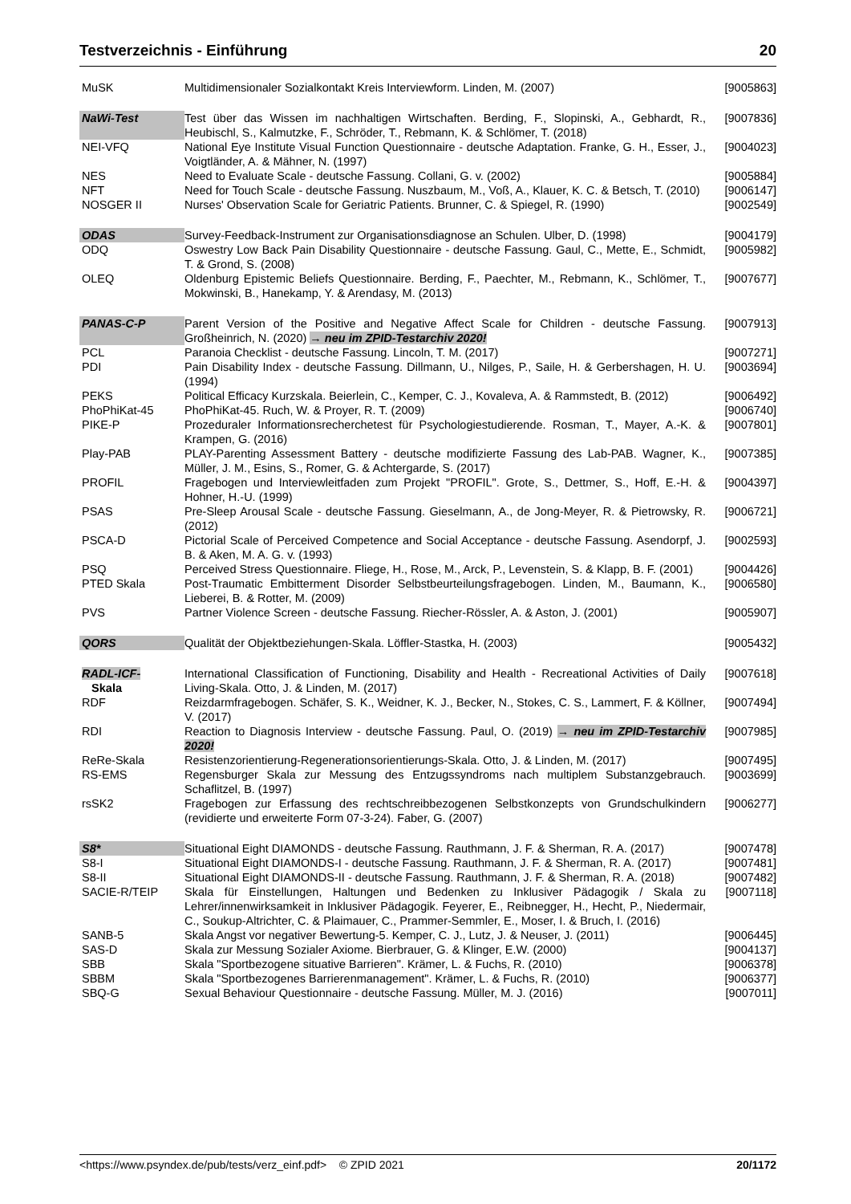Testverzeichnis - Einführung 20
| MuSK | Multidimensionaler Sozialkontakt Kreis Interviewform. Linden, M. (2007) | [9005863] |
| NaWi-Test | Test über das Wissen im nachhaltigen Wirtschaften. Berding, F., Slopinski, A., Gebhardt, R., Heubischl, S., Kalmutzke, F., Schröder, T., Rebmann, K. & Schlömer, T. (2018) | [9007836] |
| NEI-VFQ | National Eye Institute Visual Function Questionnaire - deutsche Adaptation. Franke, G. H., Esser, J., Voigtländer, A. & Mähner, N. (1997) | [9004023] |
| NES | Need to Evaluate Scale - deutsche Fassung. Collani, G. v. (2002) | [9005884] |
| NFT | Need for Touch Scale - deutsche Fassung. Nuszbaum, M., Voß, A., Klauer, K. C. & Betsch, T. (2010) | [9006147] |
| NOSGER II | Nurses' Observation Scale for Geriatric Patients. Brunner, C. & Spiegel, R. (1990) | [9002549] |
| ODAS | Survey-Feedback-Instrument zur Organisationsdiagnose an Schulen. Ulber, D. (1998) | [9004179] |
| ODQ | Oswestry Low Back Pain Disability Questionnaire - deutsche Fassung. Gaul, C., Mette, E., Schmidt, T. & Grond, S. (2008) | [9005982] |
| OLEQ | Oldenburg Epistemic Beliefs Questionnaire. Berding, F., Paechter, M., Rebmann, K., Schlömer, T., Mokwinski, B., Hanekamp, Y. & Arendasy, M. (2013) | [9007677] |
| PANAS-C-P | Parent Version of the Positive and Negative Affect Scale for Children - deutsche Fassung. Großheinrich, N. (2020) → neu im ZPID-Testarchiv 2020! | [9007913] |
| PCL | Paranoia Checklist - deutsche Fassung. Lincoln, T. M. (2017) | [9007271] |
| PDI | Pain Disability Index - deutsche Fassung. Dillmann, U., Nilges, P., Saile, H. & Gerbershagen, H. U. (1994) | [9003694] |
| PEKS | Political Efficacy Kurzskala. Beierlein, C., Kemper, C. J., Kovaleva, A. & Rammstedt, B. (2012) | [9006492] |
| PhoPhiKat-45 | PhoPhiKat-45. Ruch, W. & Proyer, R. T. (2009) | [9006740] |
| PIKE-P | Prozeduraler Informationsrecherchetest für Psychologiestudierende. Rosman, T., Mayer, A.-K. & Krampen, G. (2016) | [9007801] |
| Play-PAB | PLAY-Parenting Assessment Battery - deutsche modifizierte Fassung des Lab-PAB. Wagner, K., Müller, J. M., Esins, S., Romer, G. & Achtergarde, S. (2017) | [9007385] |
| PROFIL | Fragebogen und Interviewleitfaden zum Projekt "PROFIL". Grote, S., Dettmer, S., Hoff, E.-H. & Hohner, H.-U. (1999) | [9004397] |
| PSAS | Pre-Sleep Arousal Scale - deutsche Fassung. Gieselmann, A., de Jong-Meyer, R. & Pietrowsky, R. (2012) | [9006721] |
| PSCA-D | Pictorial Scale of Perceived Competence and Social Acceptance - deutsche Fassung. Asendorpf, J. B. & Aken, M. A. G. v. (1993) | [9002593] |
| PSQ | Perceived Stress Questionnaire. Fliege, H., Rose, M., Arck, P., Levenstein, S. & Klapp, B. F. (2001) | [9004426] |
| PTED Skala | Post-Traumatic Embitterment Disorder Selbstbeurteilungsfragebogen. Linden, M., Baumann, K., Lieberei, B. & Rotter, M. (2009) | [9006580] |
| PVS | Partner Violence Screen - deutsche Fassung. Riecher-Rössler, A. & Aston, J. (2001) | [9005907] |
| QORS | Qualität der Objektbeziehungen-Skala. Löffler-Stastka, H. (2003) | [9005432] |
| RADL-ICF- Skala | International Classification of Functioning, Disability and Health - Recreational Activities of Daily Living-Skala. Otto, J. & Linden, M. (2017) | [9007618] |
| RDF | Reizdarmfragebogen. Schäfer, S. K., Weidner, K. J., Becker, N., Stokes, C. S., Lammert, F. & Köllner, V. (2017) | [9007494] |
| RDI | Reaction to Diagnosis Interview - deutsche Fassung. Paul, O. (2019) → neu im ZPID-Testarchiv 2020! | [9007985] |
| ReRe-Skala | Resistenzorientierung-Regenerationsorientierungs-Skala. Otto, J. & Linden, M. (2017) | [9007495] |
| RS-EMS | Regensburger Skala zur Messung des Entzugssyndroms nach multiplem Substanzgebrauch. Schaflitzel, B. (1997) | [9003699] |
| rsSK2 | Fragebogen zur Erfassung des rechtschreibbezogenen Selbstkonzepts von Grundschulkindern (revidierte und erweiterte Form 07-3-24). Faber, G. (2007) | [9006277] |
| S8* | Situational Eight DIAMONDS - deutsche Fassung. Rauthmann, J. F. & Sherman, R. A. (2017) | [9007478] |
| S8-I | Situational Eight DIAMONDS-I - deutsche Fassung. Rauthmann, J. F. & Sherman, R. A. (2017) | [9007481] |
| S8-II | Situational Eight DIAMONDS-II - deutsche Fassung. Rauthmann, J. F. & Sherman, R. A. (2018) | [9007482] |
| SACIE-R/TEIP | Skala für Einstellungen, Haltungen und Bedenken zu Inklusiver Pädagogik / Skala zu Lehrer/innenwirksamkeit in Inklusiver Pädagogik. Feyerer, E., Reibnegger, H., Hecht, P., Niedermair, C., Soukup-Altrichter, C. & Plaimauer, C., Prammer-Semmler, E., Moser, I. & Bruch, I. (2016) | [9007118] |
| SANB-5 | Skala Angst vor negativer Bewertung-5. Kemper, C. J., Lutz, J. & Neuser, J. (2011) | [9006445] |
| SAS-D | Skala zur Messung Sozialer Axiome. Bierbrauer, G. & Klinger, E.W. (2000) | [9004137] |
| SBB | Skala "Sportbezogene situative Barrieren". Krämer, L. & Fuchs, R. (2010) | [9006378] |
| SBBM | Skala "Sportbezogenes Barrierenmanagement". Krämer, L. & Fuchs, R. (2010) | [9006377] |
| SBQ-G | Sexual Behaviour Questionnaire - deutsche Fassung. Müller, M. J. (2016) | [9007011] |
<https://www.psyndex.de/pub/tests/verz_einf.pdf> © ZPID 2021 20/1172